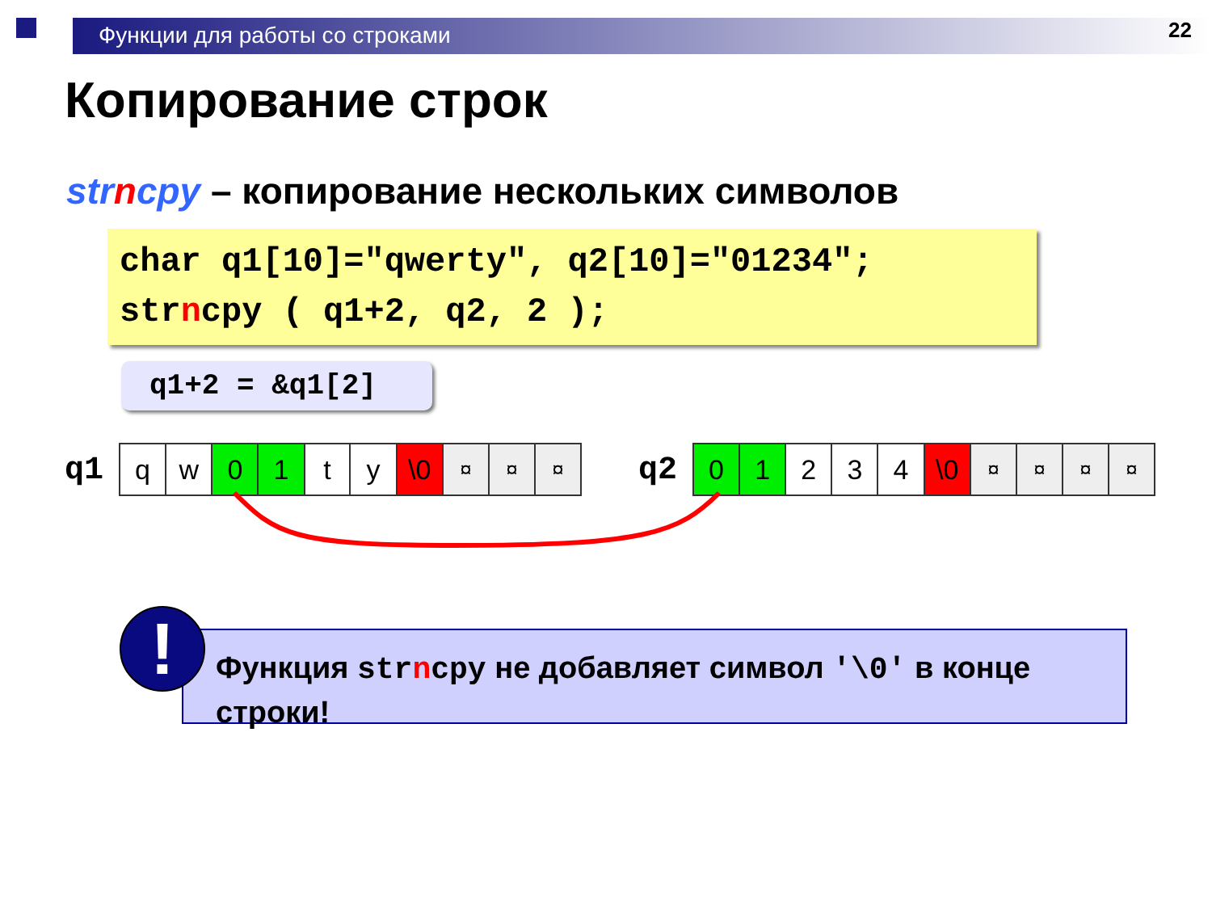Функции для работы со строками
22
Копирование строк
strncpy – копирование нескольких символов
char q1[10]="qwerty", q2[10]="01234";
strncpy ( q1+2, q2, 2 );
q1+2 = &q1[2]
q1
| q | w | 0 | 1 | t | y | \0 | ¤ | ¤ | ¤ |
q2
| 0 | 1 | 2 | 3 | 4 | \0 | ¤ | ¤ | ¤ | ¤ |
Функция strncpy не добавляет символ '\0' в конце строки!
!